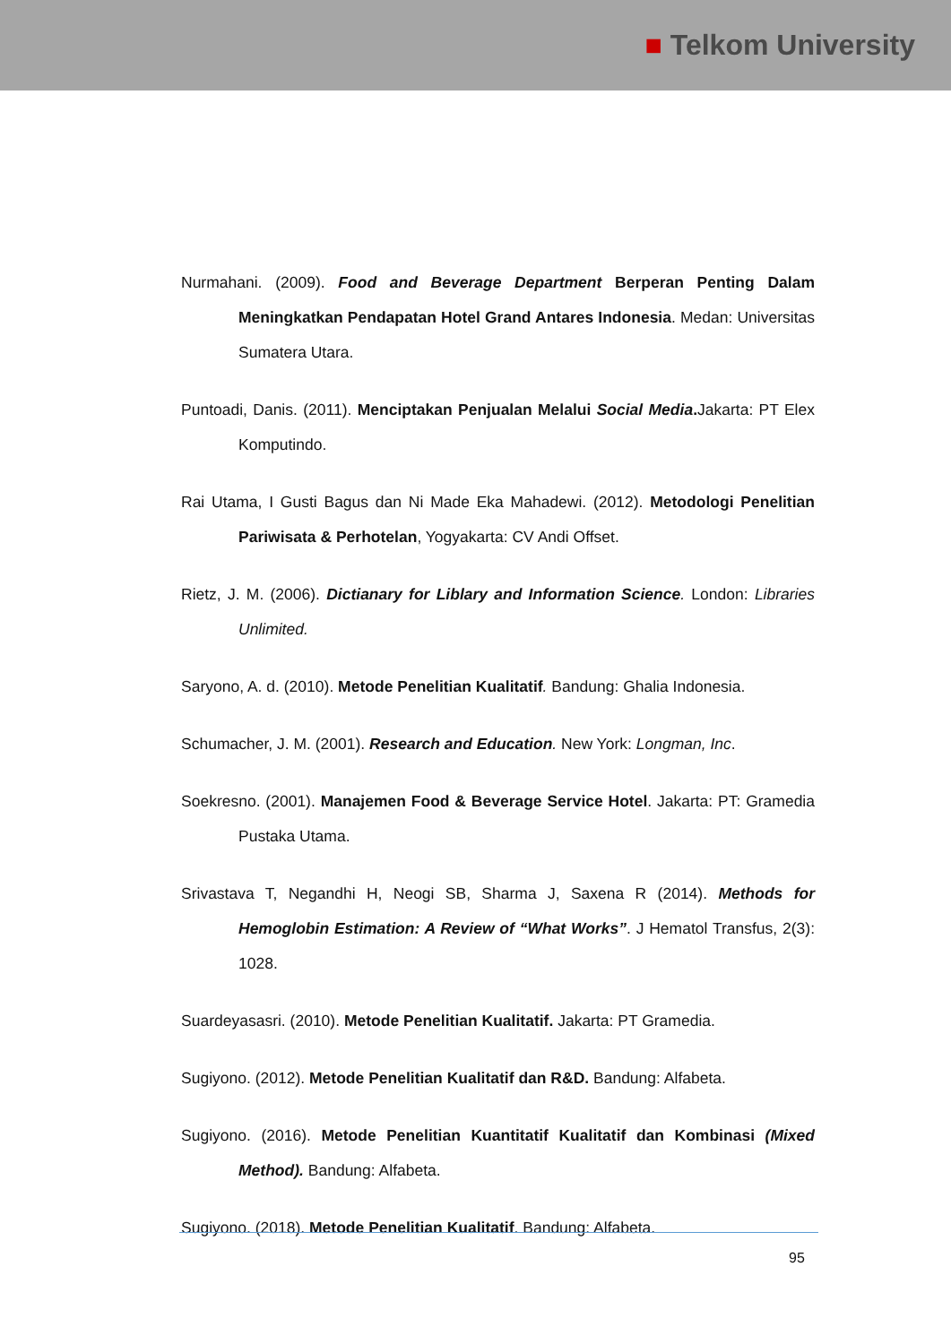■ Telkom University
Nurmahani. (2009). Food and Beverage Department Berperan Penting Dalam Meningkatkan Pendapatan Hotel Grand Antares Indonesia. Medan: Universitas Sumatera Utara.
Puntoadi, Danis. (2011). Menciptakan Penjualan Melalui Social Media. Jakarta: PT Elex Komputindo.
Rai Utama, I Gusti Bagus dan Ni Made Eka Mahadewi. (2012). Metodologi Penelitian Pariwisata & Perhotelan, Yogyakarta: CV Andi Offset.
Rietz, J. M. (2006). Dictianary for Liblary and Information Science. London: Libraries Unlimited.
Saryono, A. d. (2010). Metode Penelitian Kualitatif. Bandung: Ghalia Indonesia.
Schumacher, J. M. (2001). Research and Education. New York: Longman, Inc.
Soekresno. (2001). Manajemen Food & Beverage Service Hotel. Jakarta: PT: Gramedia Pustaka Utama.
Srivastava T, Negandhi H, Neogi SB, Sharma J, Saxena R (2014). Methods for Hemoglobin Estimation: A Review of “What Works”. J Hematol Transfus, 2(3): 1028.
Suardeyasasri. (2010). Metode Penelitian Kualitatif. Jakarta: PT Gramedia.
Sugiyono. (2012). Metode Penelitian Kualitatif dan R&D. Bandung: Alfabeta.
Sugiyono. (2016). Metode Penelitian Kuantitatif Kualitatif dan Kombinasi (Mixed Method). Bandung: Alfabeta.
Sugiyono. (2018). Metode Penelitian Kualitatif. Bandung: Alfabeta.
95